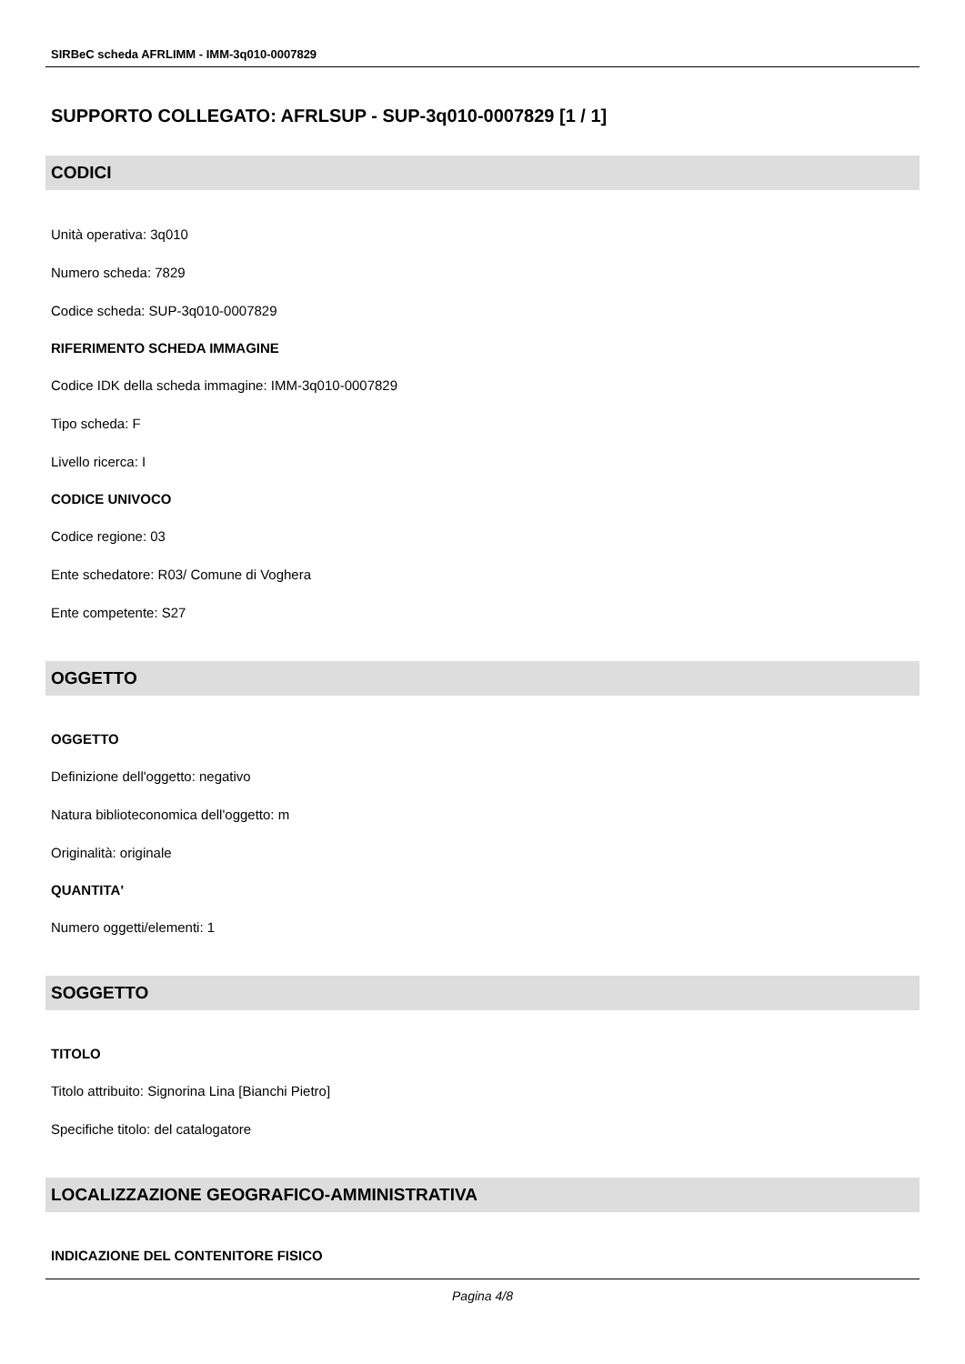SIRBeC scheda AFRLIMM - IMM-3q010-0007829
SUPPORTO COLLEGATO: AFRLSUP - SUP-3q010-0007829 [1 / 1]
CODICI
Unità operativa: 3q010
Numero scheda: 7829
Codice scheda: SUP-3q010-0007829
RIFERIMENTO SCHEDA IMMAGINE
Codice IDK della scheda immagine: IMM-3q010-0007829
Tipo scheda: F
Livello ricerca: I
CODICE UNIVOCO
Codice regione: 03
Ente schedatore: R03/ Comune di Voghera
Ente competente: S27
OGGETTO
OGGETTO
Definizione dell'oggetto: negativo
Natura biblioteconomica dell'oggetto: m
Originalità: originale
QUANTITA'
Numero oggetti/elementi: 1
SOGGETTO
TITOLO
Titolo attribuito: Signorina Lina [Bianchi Pietro]
Specifiche titolo: del catalogatore
LOCALIZZAZIONE GEOGRAFICO-AMMINISTRATIVA
INDICAZIONE DEL CONTENITORE FISICO
Pagina 4/8